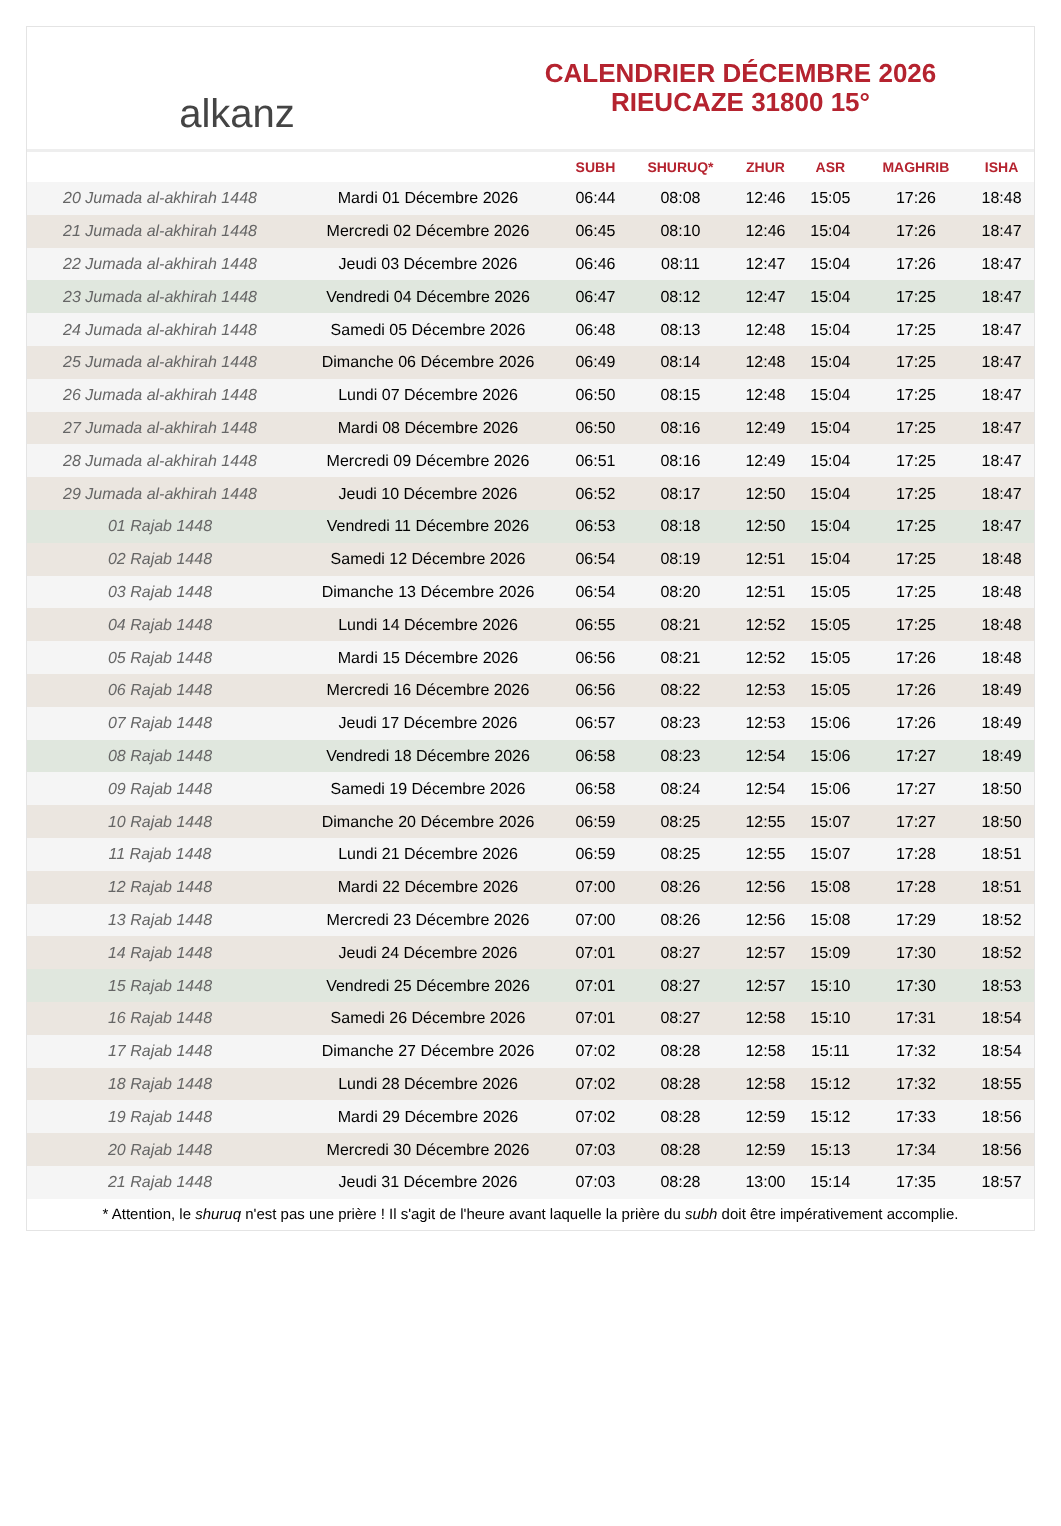alkanz
CALENDRIER DÉCEMBRE 2026
RIEUCAZE 31800 15°
| | | SUBH | SHURUQ* | ZHUR | ASR | MAGHRIB | ISHA |
| --- | --- | --- | --- | --- | --- | --- | --- |
| 20 Jumada al-akhirah 1448 | Mardi 01 Décembre 2026 | 06:44 | 08:08 | 12:46 | 15:05 | 17:26 | 18:48 |
| 21 Jumada al-akhirah 1448 | Mercredi 02 Décembre 2026 | 06:45 | 08:10 | 12:46 | 15:04 | 17:26 | 18:47 |
| 22 Jumada al-akhirah 1448 | Jeudi 03 Décembre 2026 | 06:46 | 08:11 | 12:47 | 15:04 | 17:26 | 18:47 |
| 23 Jumada al-akhirah 1448 | Vendredi 04 Décembre 2026 | 06:47 | 08:12 | 12:47 | 15:04 | 17:25 | 18:47 |
| 24 Jumada al-akhirah 1448 | Samedi 05 Décembre 2026 | 06:48 | 08:13 | 12:48 | 15:04 | 17:25 | 18:47 |
| 25 Jumada al-akhirah 1448 | Dimanche 06 Décembre 2026 | 06:49 | 08:14 | 12:48 | 15:04 | 17:25 | 18:47 |
| 26 Jumada al-akhirah 1448 | Lundi 07 Décembre 2026 | 06:50 | 08:15 | 12:48 | 15:04 | 17:25 | 18:47 |
| 27 Jumada al-akhirah 1448 | Mardi 08 Décembre 2026 | 06:50 | 08:16 | 12:49 | 15:04 | 17:25 | 18:47 |
| 28 Jumada al-akhirah 1448 | Mercredi 09 Décembre 2026 | 06:51 | 08:16 | 12:49 | 15:04 | 17:25 | 18:47 |
| 29 Jumada al-akhirah 1448 | Jeudi 10 Décembre 2026 | 06:52 | 08:17 | 12:50 | 15:04 | 17:25 | 18:47 |
| 01 Rajab 1448 | Vendredi 11 Décembre 2026 | 06:53 | 08:18 | 12:50 | 15:04 | 17:25 | 18:47 |
| 02 Rajab 1448 | Samedi 12 Décembre 2026 | 06:54 | 08:19 | 12:51 | 15:04 | 17:25 | 18:48 |
| 03 Rajab 1448 | Dimanche 13 Décembre 2026 | 06:54 | 08:20 | 12:51 | 15:05 | 17:25 | 18:48 |
| 04 Rajab 1448 | Lundi 14 Décembre 2026 | 06:55 | 08:21 | 12:52 | 15:05 | 17:25 | 18:48 |
| 05 Rajab 1448 | Mardi 15 Décembre 2026 | 06:56 | 08:21 | 12:52 | 15:05 | 17:26 | 18:48 |
| 06 Rajab 1448 | Mercredi 16 Décembre 2026 | 06:56 | 08:22 | 12:53 | 15:05 | 17:26 | 18:49 |
| 07 Rajab 1448 | Jeudi 17 Décembre 2026 | 06:57 | 08:23 | 12:53 | 15:06 | 17:26 | 18:49 |
| 08 Rajab 1448 | Vendredi 18 Décembre 2026 | 06:58 | 08:23 | 12:54 | 15:06 | 17:27 | 18:49 |
| 09 Rajab 1448 | Samedi 19 Décembre 2026 | 06:58 | 08:24 | 12:54 | 15:06 | 17:27 | 18:50 |
| 10 Rajab 1448 | Dimanche 20 Décembre 2026 | 06:59 | 08:25 | 12:55 | 15:07 | 17:27 | 18:50 |
| 11 Rajab 1448 | Lundi 21 Décembre 2026 | 06:59 | 08:25 | 12:55 | 15:07 | 17:28 | 18:51 |
| 12 Rajab 1448 | Mardi 22 Décembre 2026 | 07:00 | 08:26 | 12:56 | 15:08 | 17:28 | 18:51 |
| 13 Rajab 1448 | Mercredi 23 Décembre 2026 | 07:00 | 08:26 | 12:56 | 15:08 | 17:29 | 18:52 |
| 14 Rajab 1448 | Jeudi 24 Décembre 2026 | 07:01 | 08:27 | 12:57 | 15:09 | 17:30 | 18:52 |
| 15 Rajab 1448 | Vendredi 25 Décembre 2026 | 07:01 | 08:27 | 12:57 | 15:10 | 17:30 | 18:53 |
| 16 Rajab 1448 | Samedi 26 Décembre 2026 | 07:01 | 08:27 | 12:58 | 15:10 | 17:31 | 18:54 |
| 17 Rajab 1448 | Dimanche 27 Décembre 2026 | 07:02 | 08:28 | 12:58 | 15:11 | 17:32 | 18:54 |
| 18 Rajab 1448 | Lundi 28 Décembre 2026 | 07:02 | 08:28 | 12:58 | 15:12 | 17:32 | 18:55 |
| 19 Rajab 1448 | Mardi 29 Décembre 2026 | 07:02 | 08:28 | 12:59 | 15:12 | 17:33 | 18:56 |
| 20 Rajab 1448 | Mercredi 30 Décembre 2026 | 07:03 | 08:28 | 12:59 | 15:13 | 17:34 | 18:56 |
| 21 Rajab 1448 | Jeudi 31 Décembre 2026 | 07:03 | 08:28 | 13:00 | 15:14 | 17:35 | 18:57 |
* Attention, le shuruq n'est pas une prière ! Il s'agit de l'heure avant laquelle la prière du subh doit être impérativement accomplie.